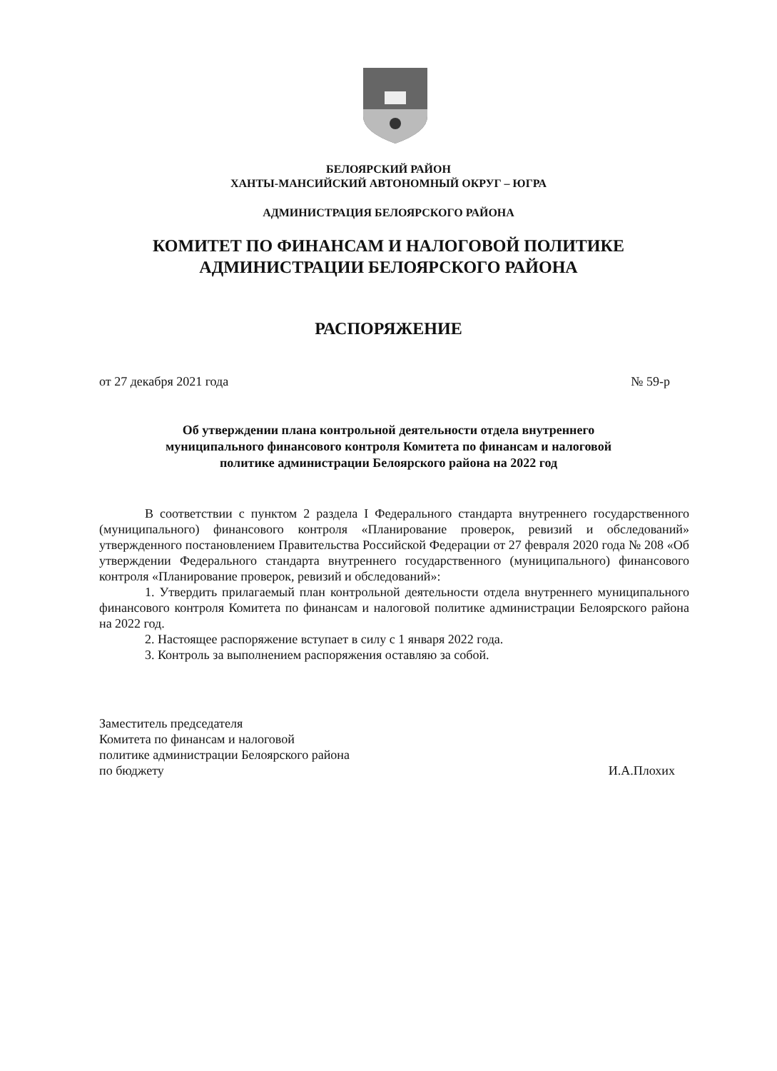БЕЛОЯРСКИЙ РАЙОН
ХАНТЫ-МАНСИЙСКИЙ АВТОНОМНЫЙ ОКРУГ – ЮГРА
АДМИНИСТРАЦИЯ БЕЛОЯРСКОГО РАЙОНА
КОМИТЕТ ПО ФИНАНСАМ И НАЛОГОВОЙ ПОЛИТИКЕ
АДМИНИСТРАЦИИ БЕЛОЯРСКОГО РАЙОНА
РАСПОРЯЖЕНИЕ
от 27 декабря 2021 года № 59-р
Об утверждении плана контрольной деятельности отдела внутреннего
муниципального финансового контроля Комитета по финансам и налоговой
политике администрации Белоярского района на 2022 год
В соответствии с пунктом 2 раздела I Федерального стандарта внутреннего государственного (муниципального) финансового контроля «Планирование проверок, ревизий и обследований» утвержденного постановлением Правительства Российской Федерации от 27 февраля 2020 года № 208 «Об утверждении Федерального стандарта внутреннего государственного (муниципального) финансового контроля «Планирование проверок, ревизий и обследований»:
1. Утвердить прилагаемый план контрольной деятельности отдела внутреннего муниципального финансового контроля Комитета по финансам и налоговой политике администрации Белоярского района на 2022 год.
2. Настоящее распоряжение вступает в силу с 1 января 2022 года.
3. Контроль за выполнением распоряжения оставляю за собой.
Заместитель председателя
Комитета по финансам и налоговой
политике администрации Белоярского района
по бюджету
И.А.Плохих